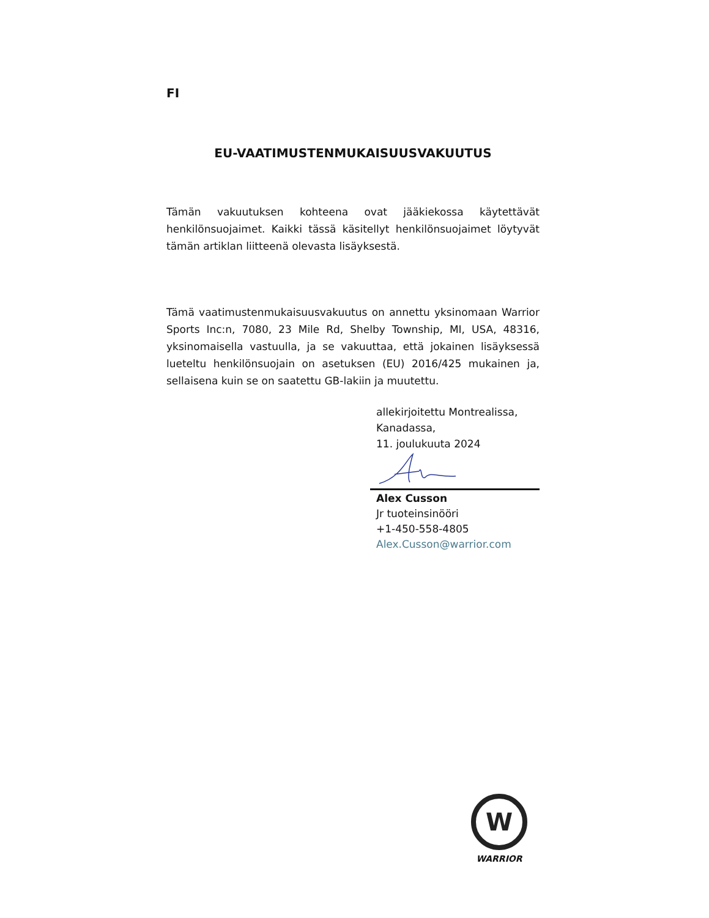FI
EU-VAATIMUSTENMUKAISUUSVAKUUTUS
Tämän vakuutuksen kohteena ovat jääkiekossa käytettävät henkilönsuojaimet. Kaikki tässä käsitellyt henkilönsuojaimet löytyvät tämän artiklan liitteenä olevasta lisäyksestä.
Tämä vaatimustenmukaisuusvakuutus on annettu yksinomaan Warrior Sports Inc:n, 7080, 23 Mile Rd, Shelby Township, MI, USA, 48316, yksinomaisella vastuulla, ja se vakuuttaa, että jokainen lisäyksessä lueteltu henkilönsuojain on asetuksen (EU) 2016/425 mukainen ja, sellaisena kuin se on saatettu GB-lakiin ja muutettu.
allekirjoitettu Montrealissa,
Kanadassa,
11. joulukuuta 2024
Alex Cusson
Jr tuoteinsinööri
+1-450-558-4805
Alex.Cusson@warrior.com
W
WARRIOR